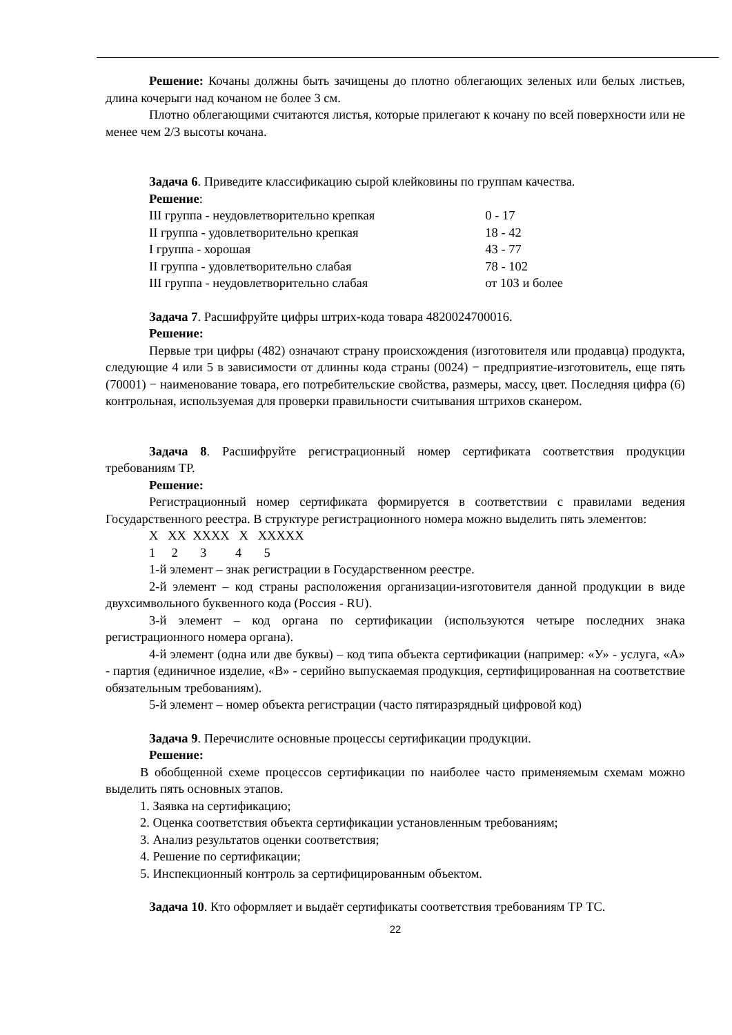Решение: Кочаны должны быть зачищены до плотно облегающих зеленых или белых листьев, длина кочерыги над кочаном не более 3 см.
Плотно облегающими считаются листья, которые прилегают к кочану по всей поверхности или не менее чем 2/3 высоты кочана.
Задача 6. Приведите классификацию сырой клейковины по группам качества.
Решение:
| III группа - неудовлетворительно крепкая | 0 - 17 |
| II группа - удовлетворительно крепкая | 18 - 42 |
| I группа - хорошая | 43 - 77 |
| II группа - удовлетворительно слабая | 78 - 102 |
| III группа - неудовлетворительно слабая | от 103 и более |
Задача 7. Расшифруйте цифры штрих-кода товара 4820024700016.
Решение:
Первые три цифры (482) означают страну происхождения (изготовителя или продавца) продукта, следующие 4 или 5 в зависимости от длинны кода страны (0024) − предприятие-изготовитель, еще пять (70001) − наименование товара, его потребительские свойства, размеры, массу, цвет. Последняя цифра (6) контрольная, используемая для проверки правильности считывания штрихов сканером.
Задача 8. Расшифруйте регистрационный номер сертификата соответствия продукции требованиям ТР.
Решение:
Регистрационный номер сертификата формируется в соответствии с правилами ведения Государственного реестра. В структуре регистрационного номера можно выделить пять элементов:
X XX XXXX X XXXXX
1 2 3 4 5
1-й элемент – знак регистрации в Государственном реестре.
2-й элемент – код страны расположения организации-изготовителя данной продукции в виде двухсимвольного буквенного кода (Россия - RU).
3-й элемент – код органа по сертификации (используются четыре последних знака регистрационного номера органа).
4-й элемент (одна или две буквы) – код типа объекта сертификации (например: «У» - услуга, «А» - партия (единичное изделие, «В» - серийно выпускаемая продукция, сертифицированная на соответствие обязательным требованиям).
5-й элемент – номер объекта регистрации (часто пятиразрядный цифровой код)
Задача 9. Перечислите основные процессы сертификации продукции.
Решение:
В обобщенной схеме процессов сертификации по наиболее часто применяемым схемам можно выделить пять основных этапов.
1. Заявка на сертификацию;
2. Оценка соответствия объекта сертификации установленным требованиям;
3. Анализ результатов оценки соответствия;
4. Решение по сертификации;
5. Инспекционный контроль за сертифицированным объектом.
Задача 10. Кто оформляет и выдаёт сертификаты соответствия требованиям ТР ТС.
22